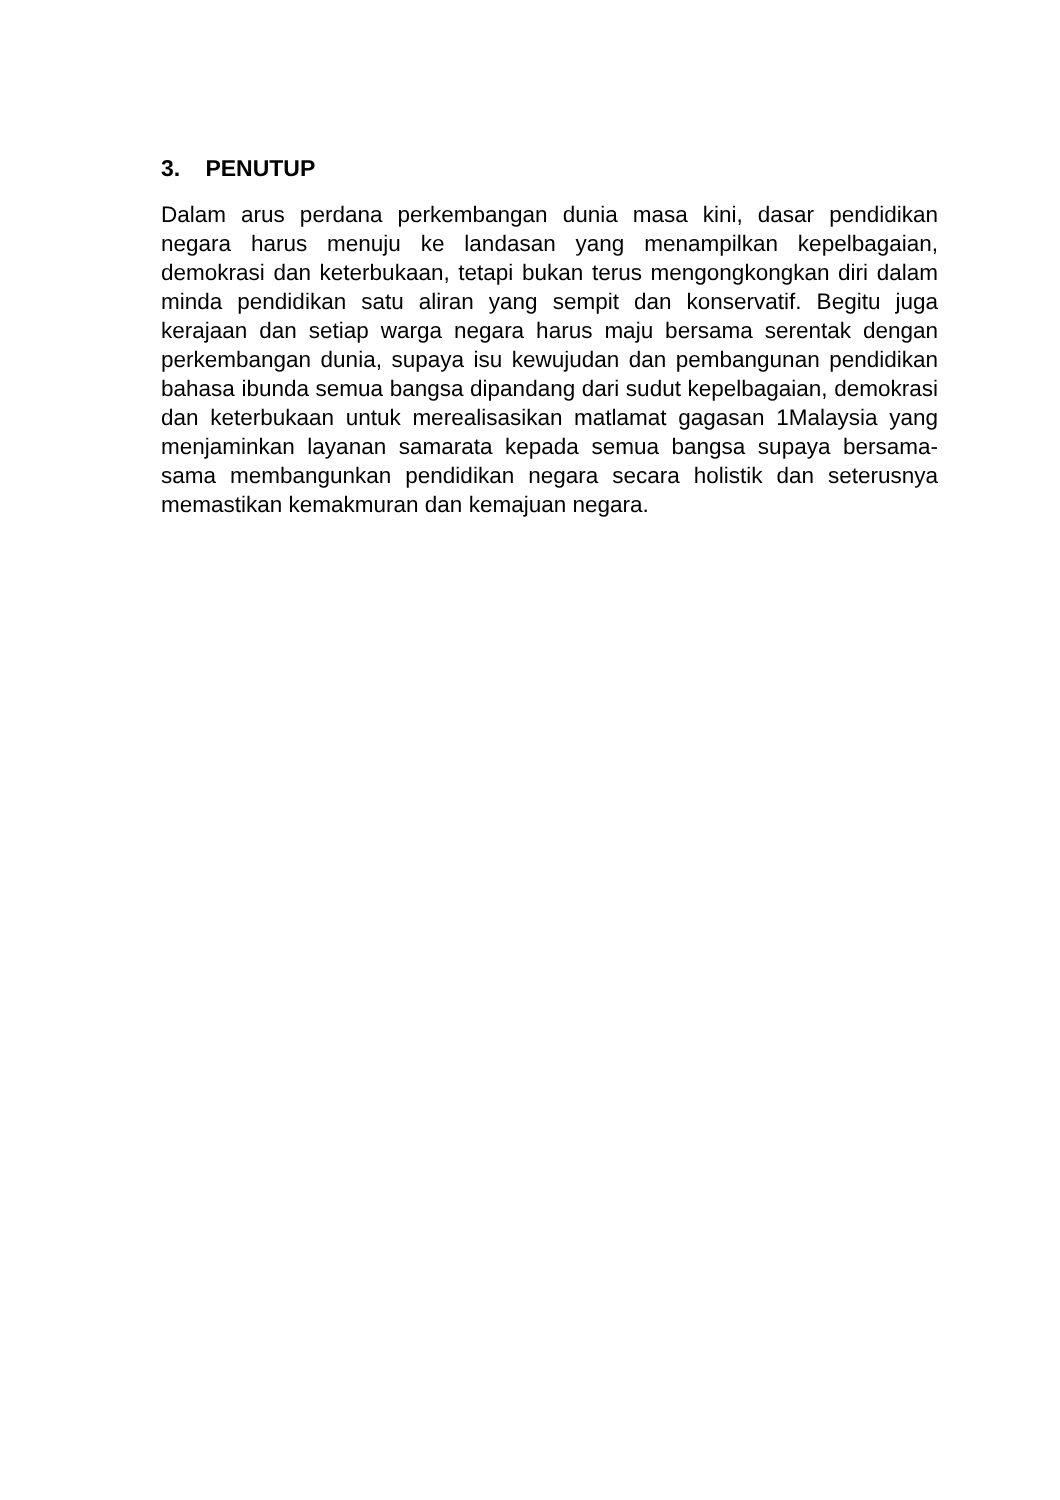3. PENUTUP
Dalam arus perdana perkembangan dunia masa kini, dasar pendidikan negara harus menuju ke landasan yang menampilkan kepelbagaian, demokrasi dan keterbukaan, tetapi bukan terus mengongkongkan diri dalam minda pendidikan satu aliran yang sempit dan konservatif. Begitu juga kerajaan dan setiap warga negara harus maju bersama serentak dengan perkembangan dunia, supaya isu kewujudan dan pembangunan pendidikan bahasa ibunda semua bangsa dipandang dari sudut kepelbagaian, demokrasi dan keterbukaan untuk merealisasikan matlamat gagasan 1Malaysia yang menjaminkan layanan samarata kepada semua bangsa supaya bersama-sama membangunkan pendidikan negara secara holistik dan seterusnya memastikan kemakmuran dan kemajuan negara.